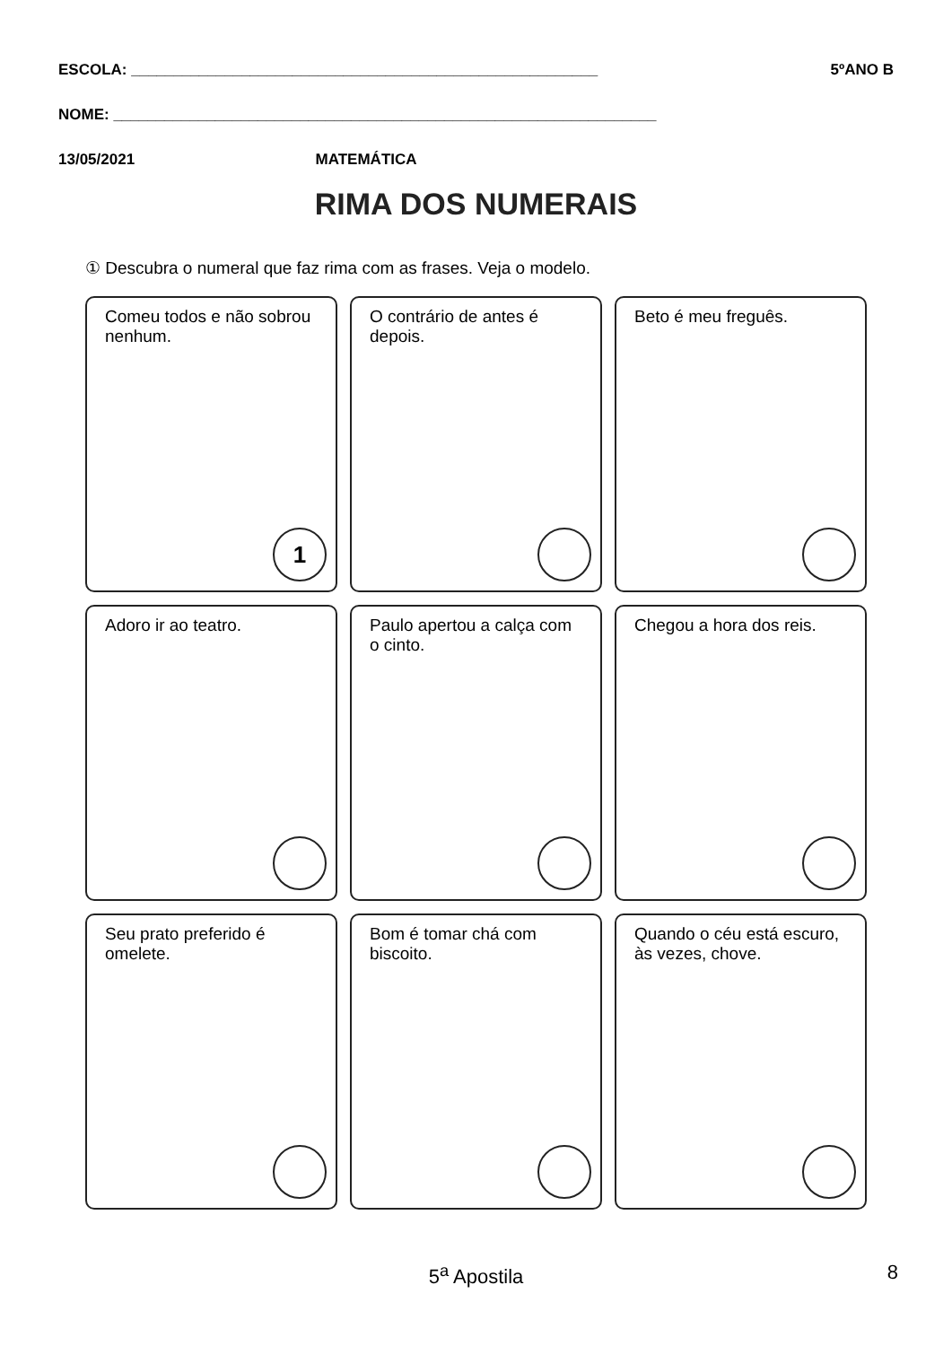ESCOLA: _______________________________________________________ 5ºANO B
NOME: ________________________________________________________________
13/05/2021 MATEMÁTICA
RIMA DOS NUMERAIS
① Descubra o numeral que faz rima com as frases. Veja o modelo.
Comeu todos e não sobrou nenhum.
1
O contrário de antes é depois.
Beto é meu freguês.
Adoro ir ao teatro.
Paulo apertou a calça com o cinto.
Chegou a hora dos reis.
Seu prato preferido é omelete.
Bom é tomar chá com biscoito.
Quando o céu está escuro, às vezes, chove.
5<sup>a</sup> Apostila 8